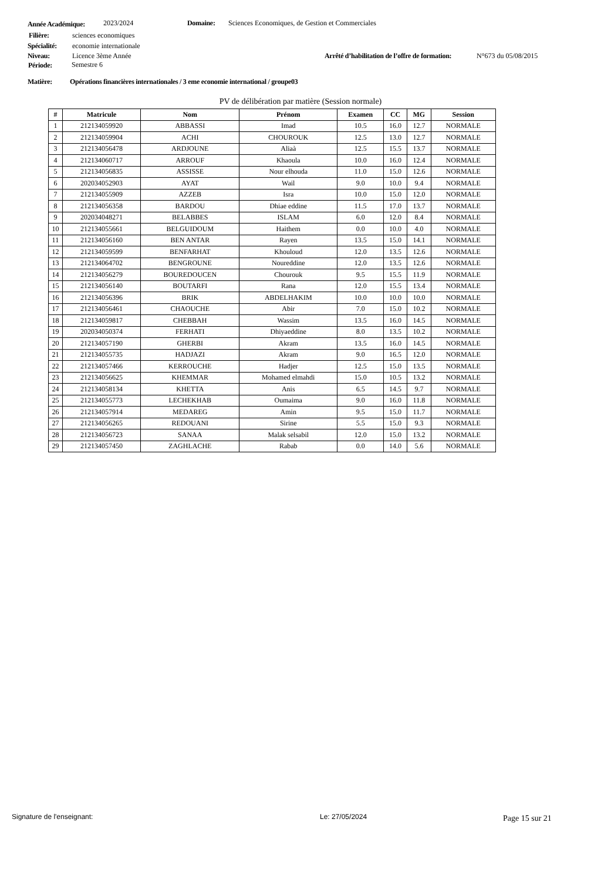Année Académique: 2023/2024 Domaine: Sciences Economiques, de Gestion et Commerciales
Filière: sciences economiques
Spécialité: economie internationale
Niveau: Licence 3ème Année Arrêté d’habilitation de l’offre de formation: N°673 du 05/08/2015
Période: Semestre 6
Matière: Opérations financières internationales / 3 eme economie international / groupe03
PV de délibération par matière (Session normale)
| # | Matricule | Nom | Prénom | Examen | CC | MG | Session |
| --- | --- | --- | --- | --- | --- | --- | --- |
| 1 | 212134059920 | ABBASSI | Imad | 10.5 | 16.0 | 12.7 | NORMALE |
| 2 | 212134059904 | ACHI | CHOUROUK | 12.5 | 13.0 | 12.7 | NORMALE |
| 3 | 212134056478 | ARDJOUNE | Aliaà | 12.5 | 15.5 | 13.7 | NORMALE |
| 4 | 212134060717 | ARROUF | Khaoula | 10.0 | 16.0 | 12.4 | NORMALE |
| 5 | 212134056835 | ASSISSE | Nour elhouda | 11.0 | 15.0 | 12.6 | NORMALE |
| 6 | 202034052903 | AYAT | Wail | 9.0 | 10.0 | 9.4 | NORMALE |
| 7 | 212134055909 | AZZEB | Isra | 10.0 | 15.0 | 12.0 | NORMALE |
| 8 | 212134056358 | BARDOU | Dhiae eddine | 11.5 | 17.0 | 13.7 | NORMALE |
| 9 | 202034048271 | BELABBES | ISLAM | 6.0 | 12.0 | 8.4 | NORMALE |
| 10 | 212134055661 | BELGUIDOUM | Haithem | 0.0 | 10.0 | 4.0 | NORMALE |
| 11 | 212134056160 | BEN ANTAR | Rayen | 13.5 | 15.0 | 14.1 | NORMALE |
| 12 | 212134059599 | BENFARHAT | Khouloud | 12.0 | 13.5 | 12.6 | NORMALE |
| 13 | 212134064702 | BENGROUNE | Noureddine | 12.0 | 13.5 | 12.6 | NORMALE |
| 14 | 212134056279 | BOUREDOUCEN | Chourouk | 9.5 | 15.5 | 11.9 | NORMALE |
| 15 | 212134056140 | BOUTARFI | Rana | 12.0 | 15.5 | 13.4 | NORMALE |
| 16 | 212134056396 | BRIK | ABDELHAKIM | 10.0 | 10.0 | 10.0 | NORMALE |
| 17 | 212134056461 | CHAOUCHE | Abir | 7.0 | 15.0 | 10.2 | NORMALE |
| 18 | 212134059817 | CHEBBAH | Wassim | 13.5 | 16.0 | 14.5 | NORMALE |
| 19 | 202034050374 | FERHATI | Dhiyaeddine | 8.0 | 13.5 | 10.2 | NORMALE |
| 20 | 212134057190 | GHERBI | Akram | 13.5 | 16.0 | 14.5 | NORMALE |
| 21 | 212134055735 | HADJAZI | Akram | 9.0 | 16.5 | 12.0 | NORMALE |
| 22 | 212134057466 | KERROUCHE | Hadjer | 12.5 | 15.0 | 13.5 | NORMALE |
| 23 | 212134056625 | KHEMMAR | Mohamed elmahdi | 15.0 | 10.5 | 13.2 | NORMALE |
| 24 | 212134058134 | KHETTA | Anis | 6.5 | 14.5 | 9.7 | NORMALE |
| 25 | 212134055773 | LECHEKHAB | Oumaima | 9.0 | 16.0 | 11.8 | NORMALE |
| 26 | 212134057914 | MEDAREG | Amin | 9.5 | 15.0 | 11.7 | NORMALE |
| 27 | 212134056265 | REDOUANI | Sirine | 5.5 | 15.0 | 9.3 | NORMALE |
| 28 | 212134056723 | SANAA | Malak selsabil | 12.0 | 15.0 | 13.2 | NORMALE |
| 29 | 212134057450 | ZAGHLACHE | Rabab | 0.0 | 14.0 | 5.6 | NORMALE |
Signature de l'enseignant: Le: 27/05/2024 Page 15 sur 21